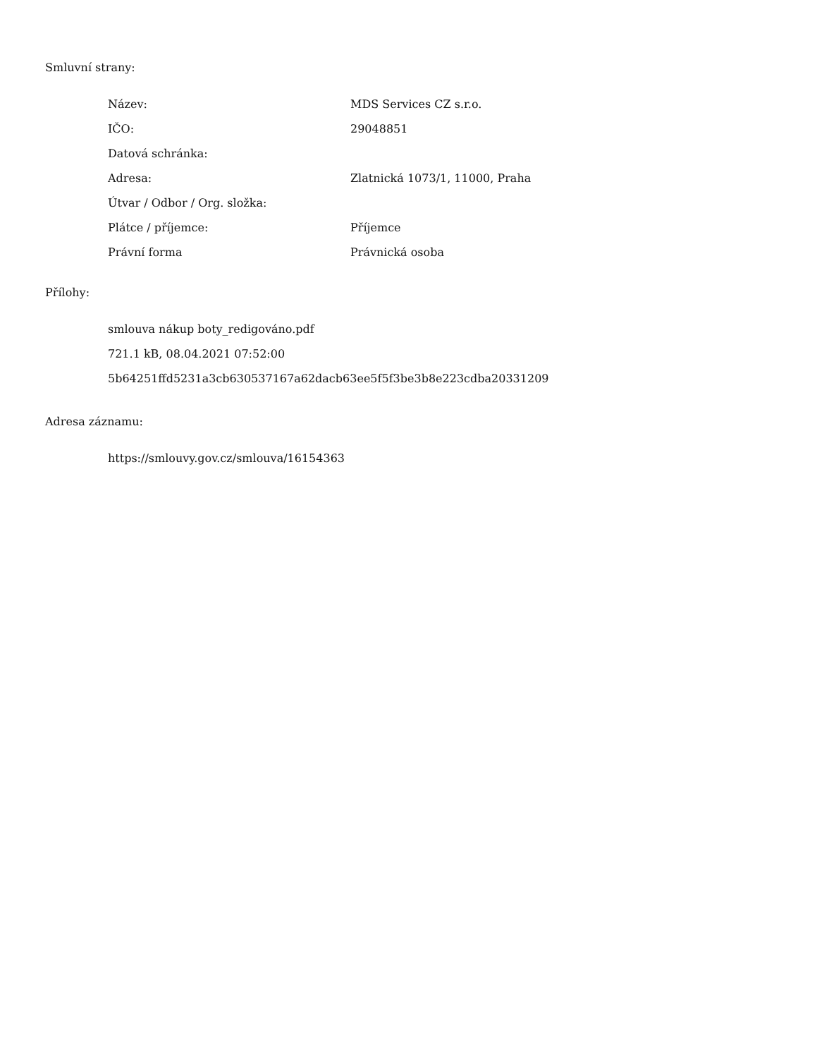Smluvní strany:
| Název: | MDS Services CZ s.r.o. |
| IČO: | 29048851 |
| Datová schránka: | |
| Adresa: | Zlatnická 1073/1, 11000, Praha |
| Útvar / Odbor / Org. složka: | |
| Plátce / příjemce: | Příjemce |
| Právní forma | Právnická osoba |
Přílohy:
smlouva nákup boty_redigováno.pdf
721.1 kB, 08.04.2021 07:52:00
5b64251ffd5231a3cb630537167a62dacb63ee5f5f3be3b8e223cdba20331209
Adresa záznamu:
https://smlouvy.gov.cz/smlouva/16154363